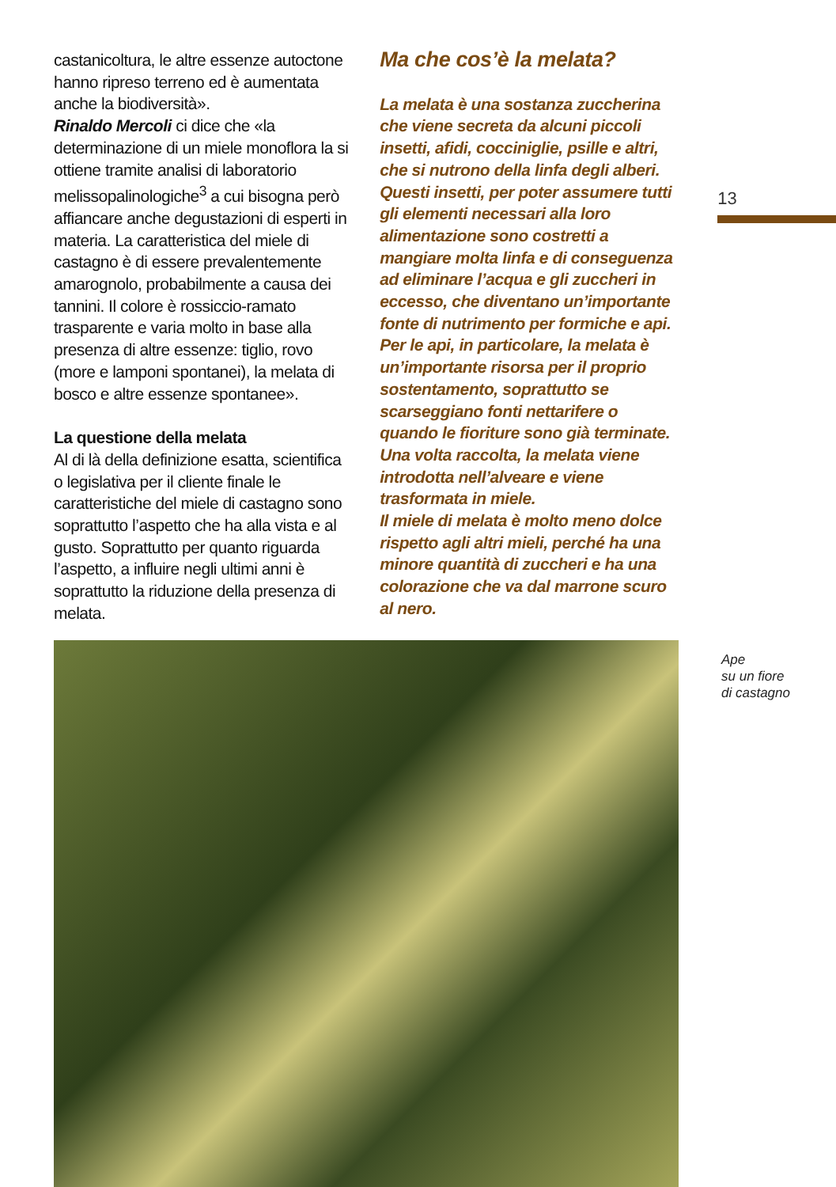castanicoltura, le altre essenze autoctone hanno ripreso terreno ed è aumentata anche la biodiversità».
Rinaldo Mercoli ci dice che «la determinazione di un miele monoflora la si ottiene tramite analisi di laboratorio melissopalinologiche<sup>3</sup> a cui bisogna però affiancare anche degustazioni di esperti in materia. La caratteristica del miele di castagno è di essere prevalentemente amarognolo, probabilmente a causa dei tannini. Il colore è rossiccio-ramato trasparente e varia molto in base alla presenza di altre essenze: tiglio, rovo (more e lamponi spontanei), la melata di bosco e altre essenze spontanee».
La questione della melata
Al di là della definizione esatta, scientifica o legislativa per il cliente finale le caratteristiche del miele di castagno sono soprattutto l’aspetto che ha alla vista e al gusto. Soprattutto per quanto riguarda l’aspetto, a influire negli ultimi anni è soprattutto la riduzione della presenza di melata.
Ma che cos’è la melata?
La melata è una sostanza zuccherina che viene secreta da alcuni piccoli insetti, afidi, cocciniglie, psille e altri, che si nutrono della linfa degli alberi. Questi insetti, per poter assumere tutti gli elementi necessari alla loro alimentazione sono costretti a mangiare molta linfa e di conseguenza ad eliminare l’acqua e gli zuccheri in eccesso, che diventano un’importante fonte di nutrimento per formiche e api. Per le api, in particolare, la melata è un’importante risorsa per il proprio sostentamento, soprattutto se scarseggiano fonti nettarifere o quando le fioriture sono già terminate. Una volta raccolta, la melata viene introdotta nell’alveare e viene trasformata in miele.
Il miele di melata è molto meno dolce rispetto agli altri mieli, perché ha una minore quantità di zuccheri e ha una colorazione che va dal marrone scuro al nero.
13
Ape
su un fiore
di castagno